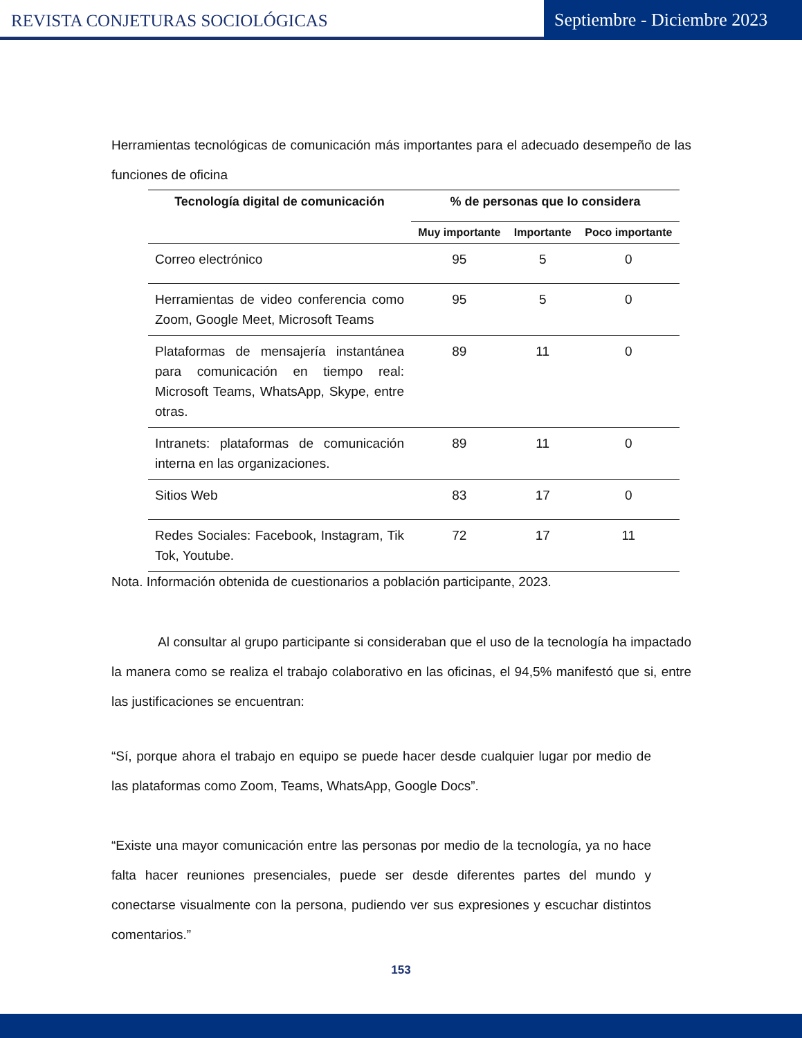REVISTA CONJETURAS SOCIOLÓGICAS
Septiembre - Diciembre 2023
Herramientas tecnológicas de comunicación más importantes para el adecuado desempeño de las funciones de oficina
| Tecnología digital de comunicación | % de personas que lo considera | | |
| --- | --- | --- | --- |
| | Muy importante | Importante | Poco importante |
| Correo electrónico | 95 | 5 | 0 |
| Herramientas de video conferencia como Zoom, Google Meet, Microsoft Teams | 95 | 5 | 0 |
| Plataformas de mensajería instantánea para comunicación en tiempo real: Microsoft Teams, WhatsApp, Skype, entre otras. | 89 | 11 | 0 |
| Intranets: plataformas de comunicación interna en las organizaciones. | 89 | 11 | 0 |
| Sitios Web | 83 | 17 | 0 |
| Redes Sociales: Facebook, Instagram, Tik Tok, Youtube. | 72 | 17 | 11 |
Nota. Información obtenida de cuestionarios a población participante, 2023.
Al consultar al grupo participante si consideraban que el uso de la tecnología ha impactado la manera como se realiza el trabajo colaborativo en las oficinas, el 94,5% manifestó que si, entre las justificaciones se encuentran:
“Sí, porque ahora el trabajo en equipo se puede hacer desde cualquier lugar por medio de las plataformas como Zoom, Teams, WhatsApp, Google Docs”.
“Existe una mayor comunicación entre las personas por medio de la tecnología, ya no hace falta hacer reuniones presenciales, puede ser desde diferentes partes del mundo y conectarse visualmente con la persona, pudiendo ver sus expresiones y escuchar distintos comentarios.”
153